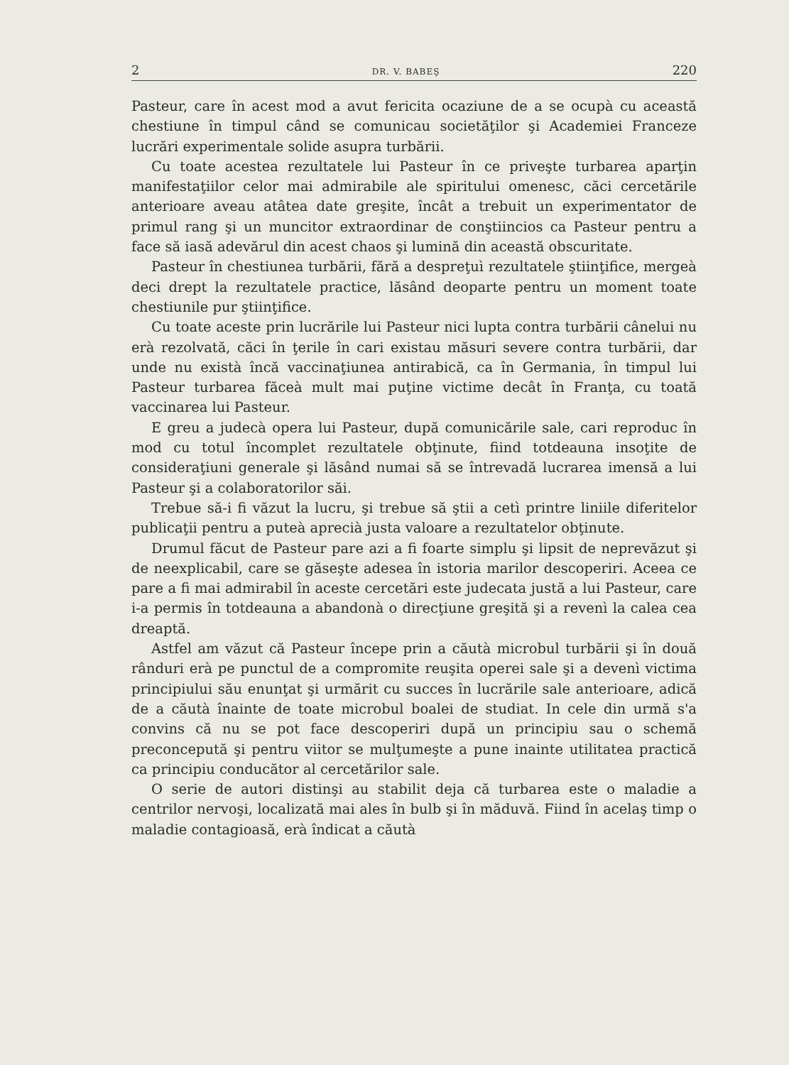2 DR. V. BABEŞ 220
Pasteur, care în acest mod a avut fericita ocaziune de a se ocupà cu această chestiune în timpul când se comunicau societăţilor şi Academiei Franceze lucrări experimentale solide asupra turbării.
Cu toate acestea rezultatele lui Pasteur în ce priveşte turbarea aparţin manifestaţiilor celor mai admirabile ale spiritului omenesc, căci cercetările anterioare aveau atâtea date greşite, încât a trebuit un experimentator de primul rang şi un muncitor extraordinar de conştiincios ca Pasteur pentru a face să iasă adevărul din acest chaos şi lumină din această obscuritate.
Pasteur în chestiunea turbării, fără a despreţuì rezultatele ştiinţifice, mergeà deci drept la rezultatele practice, lăsând deoparte pentru un moment toate chestiunile pur ştiinţifice.
Cu toate aceste prin lucrările lui Pasteur nici lupta contra turbării cânelui nu erà rezolvată, căci în ţerile în cari existau măsuri severe contra turbării, dar unde nu existà încă vaccinaţiunea antirabică, ca în Germania, în timpul lui Pasteur turbarea făceà mult mai puţine victime decât în Franţa, cu toată vaccinarea lui Pasteur.
E greu a judecà opera lui Pasteur, după comunicările sale, cari reproduc în mod cu totul încomplet rezultatele obţinute, fiind totdeauna insoţite de consideraţiuni generale şi lăsând numai să se întrevadă lucrarea imensă a lui Pasteur şi a colaboratorilor săi.
Trebue să-i fi văzut la lucru, şi trebue să ştii a cetì printre liniile diferitelor publicaţii pentru a puteà aprecià justa valoare a rezultatelor obţinute.
Drumul făcut de Pasteur pare azi a fi foarte simplu şi lipsit de neprevăzut şi de neexplicabil, care se găseşte adesea în istoria marilor descoperiri. Aceea ce pare a fi mai admirabil în aceste cercetări este judecata justă a lui Pasteur, care i-a permis în totdeauna a abandonà o direcţiune greşită şi a revenì la calea cea dreaptă.
Astfel am văzut că Pasteur începe prin a căutà microbul turbării şi în două rânduri erà pe punctul de a compromite reuşita operei sale şi a devenì victima principiului său enunţat şi urmărit cu succes în lucrările sale anterioare, adică de a căutà înainte de toate microbul boalei de studiat. In cele din urmă s'a convins că nu se pot face descoperiri după un principiu sau o schemă preconcepută şi pentru viitor se mulţumeşte a pune inainte utilitatea practică ca principiu conducător al cercetărilor sale.
O serie de autori distinşi au stabilit deja că turbarea este o maladie a centrilor nervoşi, localizată mai ales în bulb şi în măduvă. Fiind în acelaş timp o maladie contagioasă, erà îndicat a căutà